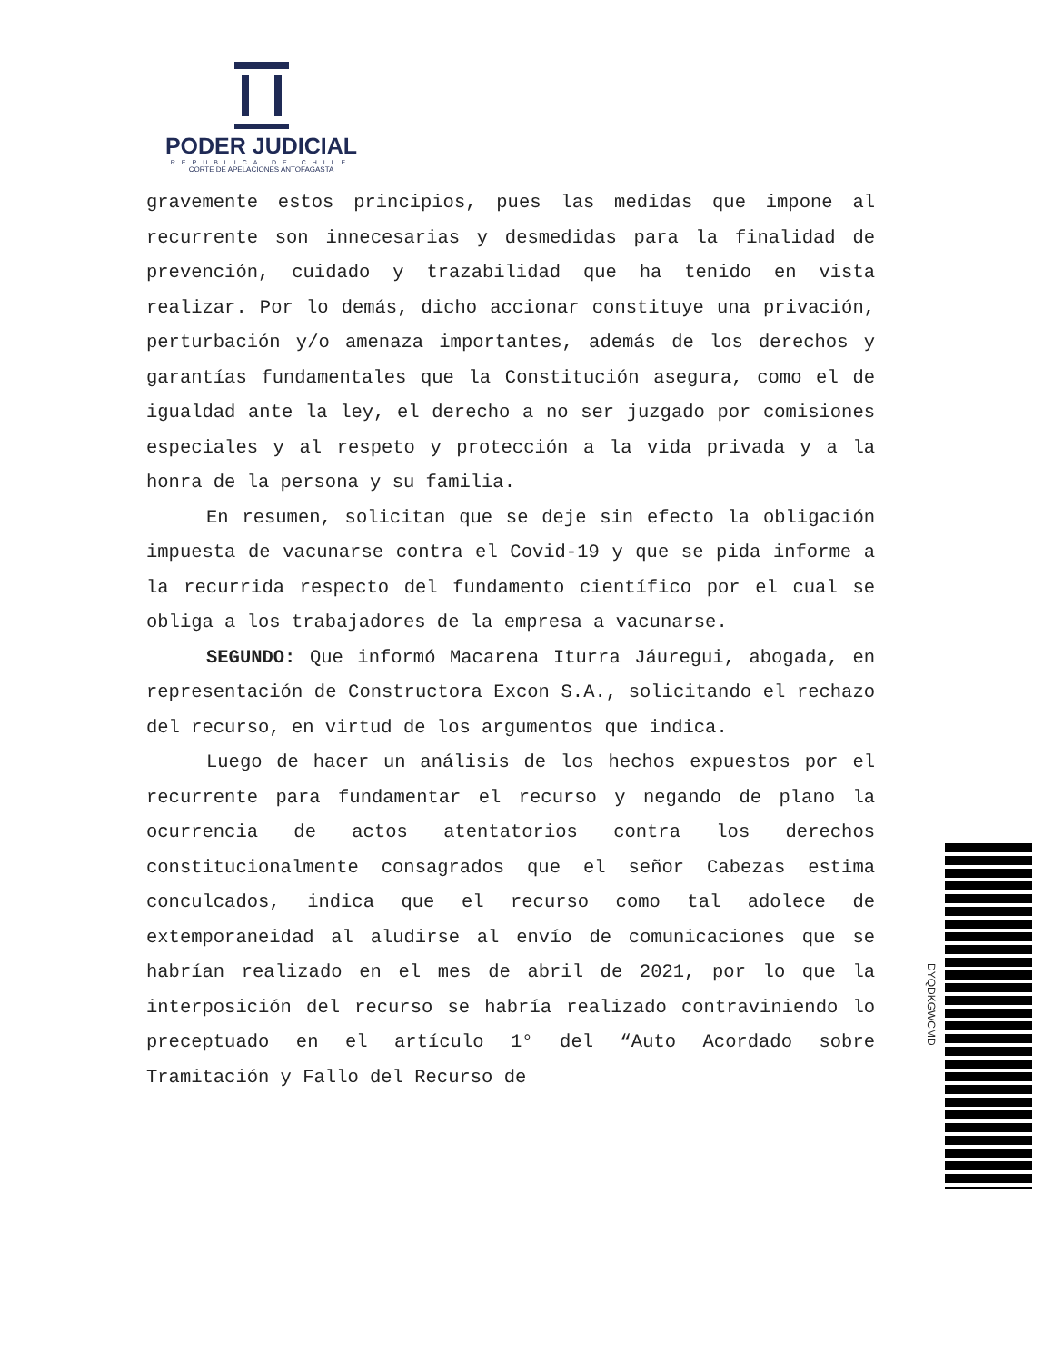PODER JUDICIAL
REPUBLICA DE CHILE
CORTE DE APELACIONES ANTOFAGASTA
gravemente estos principios, pues las medidas que impone al recurrente son innecesarias y desmedidas para la finalidad de prevención, cuidado y trazabilidad que ha tenido en vista realizar. Por lo demás, dicho accionar constituye una privación, perturbación y/o amenaza importantes, además de los derechos y garantías fundamentales que la Constitución asegura, como el de igualdad ante la ley, el derecho a no ser juzgado por comisiones especiales y al respeto y protección a la vida privada y a la honra de la persona y su familia.
En resumen, solicitan que se deje sin efecto la obligación impuesta de vacunarse contra el Covid-19 y que se pida informe a la recurrida respecto del fundamento científico por el cual se obliga a los trabajadores de la empresa a vacunarse.
SEGUNDO: Que informó Macarena Iturra Jáuregui, abogada, en representación de Constructora Excon S.A., solicitando el rechazo del recurso, en virtud de los argumentos que indica.
Luego de hacer un análisis de los hechos expuestos por el recurrente para fundamentar el recurso y negando de plano la ocurrencia de actos atentatorios contra los derechos constitucionalmente consagrados que el señor Cabezas estima conculcados, indica que el recurso como tal adolece de extemporaneidad al aludirse al envío de comunicaciones que se habrían realizado en el mes de abril de 2021, por lo que la interposición del recurso se habría realizado contraviniendo lo preceptuado en el artículo 1° del “Auto Acordado sobre Tramitación y Fallo del Recurso de
DYQDKGWCMD